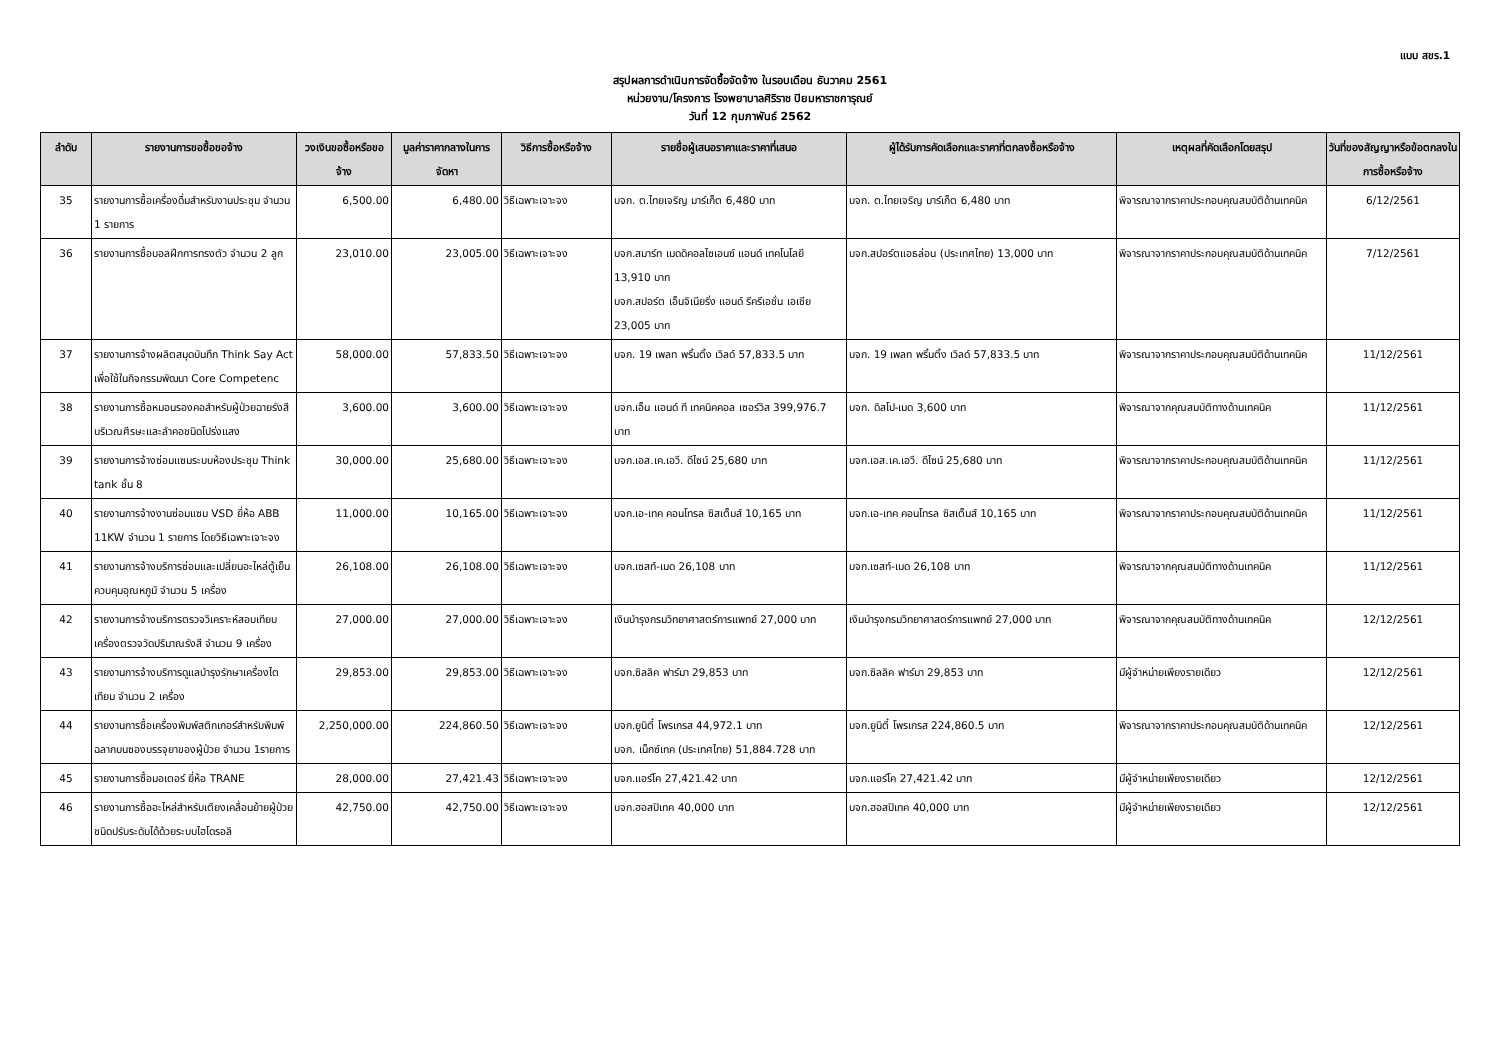แบบ สขร.1
สรุปผลการดำเนินการจัดซื้อจัดจ้าง ในรอบเดือน ธันวาคม 2561
หน่วยงาน/โครงการ โรงพยาบาลศิริราช ปิยมหาราชการุณย์
วันที่ 12 กุมภาพันธ์ 2562
| ลำดับ | รายงานการขอซื้อขอจ้าง | วงเงินขอซื้อหรือขอจ้าง | มูลค่าราคากลางในการจัดหา | วิธีการซื้อหรือจ้าง | รายชื่อผู้เสนอราคาและราคาที่เสนอ | ผู้ได้รับการคัดเลือกและราคาที่ตกลงซื้อหรือจ้าง | เหตุผลที่คัดเลือกโดยสรุป | วันที่ของสัญญาหรือข้อตกลงในการซื้อหรือจ้าง |
| --- | --- | --- | --- | --- | --- | --- | --- | --- |
| 35 | รายงานการซื้อเครื่องดื่มสำหรับงานประชุม จำนวน 1 รายการ | 6,500.00 | 6,480.00 | วิธีเฉพาะเจาะจง | บจก. ต.ไทยเจริญ มาร์เก็ต 6,480 บาท | บจก. ต.ไทยเจริญ มาร์เก็ต 6,480 บาท | พิจารณาจากราคาประกอบคุณสมบัติด้านเทคนิค | 6/12/2561 |
| 36 | รายงานการซื้อบอลฝึกการทรงตัว จำนวน 2 ลูก | 23,010.00 | 23,005.00 | วิธีเฉพาะเจาะจง | บจก.สมาร์ท เมดดิคอลไซเอนซ์ แอนด์ เทคโนโลยี 13,910 บาท บจก.สปอร์ต เอ็นจิเนียริ่ง แอนด์ รีครีเอชั่น เอเชีย 23,005 บาท | บจก.สปอร์ตแอธล่อน (ประเทศไทย) 13,000 บาท | พิจารณาจากราคาประกอบคุณสมบัติด้านเทคนิค | 7/12/2561 |
| 37 | รายงานการจ้างผลิตสมุดบันทึก Think Say Act เพื่อใช้ในกิจกรรมพัฒนา Core Competenc | 58,000.00 | 57,833.50 | วิธีเฉพาะเจาะจง | บจก. 19 เพลท พริ้นติ้ง เวิลด์ 57,833.5 บาท | บจก. 19 เพลท พริ้นติ้ง เวิลด์ 57,833.5 บาท | พิจารณาจากราคาประกอบคุณสมบัติด้านเทคนิค | 11/12/2561 |
| 38 | รายงานการซื้อหมอนรองคอสำหรับผู้ป่วยฉายรังสีบริเวณศีรษะและลำคอชนิดโปร่งแสง | 3,600.00 | 3,600.00 | วิธีเฉพาะเจาะจง | บจก.เอ็น แอนด์ ที เทคนิคคอล เซอร์วิส 399,976.7 บาท | บจก. ดิสโป-เมด 3,600 บาท | พิจารณาจากคุณสมบัติทางด้านเทคนิค | 11/12/2561 |
| 39 | รายงานการจ้างซ่อมแซมระบบห้องประชุม Think tank ชั้น 8 | 30,000.00 | 25,680.00 | วิธีเฉพาะเจาะจง | บจก.เอส.เค.เอวี. ดีไซน์ 25,680 บาท | บจก.เอส.เค.เอวี. ดีไซน์ 25,680 บาท | พิจารณาจากราคาประกอบคุณสมบัติด้านเทคนิค | 11/12/2561 |
| 40 | รายงานการจ้างงานซ่อมแซม VSD ยี่ห้อ ABB 11KW จำนวน 1 รายการ โดยวิธีเฉพาะเจาะจง | 11,000.00 | 10,165.00 | วิธีเฉพาะเจาะจง | บจก.เอ-เทค คอนโทรล ซิสเต็มส์ 10,165 บาท | บจก.เอ-เทค คอนโทรล ซิสเต็มส์ 10,165 บาท | พิจารณาจากราคาประกอบคุณสมบัติด้านเทคนิค | 11/12/2561 |
| 41 | รายงานการจ้างบริการซ่อมและเปลี่ยนอะไหล่ตู้เย็นควบคุมอุณหภูมิ จำนวน 5 เครื่อง | 26,108.00 | 26,108.00 | วิธีเฉพาะเจาะจง | บจก.เซสท์-เมด 26,108 บาท | บจก.เซสท์-เมด 26,108 บาท | พิจารณาจากคุณสมบัติทางด้านเทคนิค | 11/12/2561 |
| 42 | รายงานการจ้างบริการตรวจวิเคราะห์สอบเทียบเครื่องตรวจวัดปริมาณรังสี จำนวน 9 เครื่อง | 27,000.00 | 27,000.00 | วิธีเฉพาะเจาะจง | เงินบำรุงกรมวิทยาศาสตร์การแพทย์ 27,000 บาท | เงินบำรุงกรมวิทยาศาสตร์การแพทย์ 27,000 บาท | พิจารณาจากคุณสมบัติทางด้านเทคนิค | 12/12/2561 |
| 43 | รายงานการจ้างบริการดูแลบำรุงรักษาเครื่องไตเทียม จำนวน 2 เครื่อง | 29,853.00 | 29,853.00 | วิธีเฉพาะเจาะจง | บจก.ซิลลิค ฟาร์มา 29,853 บาท | บจก.ซิลลิค ฟาร์มา 29,853 บาท | มีผู้จำหน่ายเพียงรายเดียว | 12/12/2561 |
| 44 | รายงานการซื้อเครื่องพิมพ์สติกเกอร์สำหรับพิมพ์ฉลากบนซองบรรจุยาของผู้ป่วย จำนวน 1รายการ | 2,250,000.00 | 224,860.50 | วิธีเฉพาะเจาะจง | บจก.ยูนิตี้ โพรเกรส 44,972.1 บาท บจก. เน็กซ์เทค (ประเทศไทย) 51,884.728 บาท | บจก.ยูนิตี้ โพรเกรส 224,860.5 บาท | พิจารณาจากราคาประกอบคุณสมบัติด้านเทคนิค | 12/12/2561 |
| 45 | รายงานการซื้อมอเตอร์ ยี่ห้อ TRANE | 28,000.00 | 27,421.43 | วิธีเฉพาะเจาะจง | บจก.แอร์โค 27,421.42 บาท | บจก.แอร์โค 27,421.42 บาท | มีผู้จำหน่ายเพียงรายเดียว | 12/12/2561 |
| 46 | รายงานการซื้ออะไหล่สำหรับเตียงเคลื่อนย้ายผู้ป่วยชนิดปรับระดับได้ด้วยระบบไฮโดรอลิ | 42,750.00 | 42,750.00 | วิธีเฉพาะเจาะจง | บจก.ฮอสปิเทค 40,000 บาท | บจก.ฮอสปิเทค 40,000 บาท | มีผู้จำหน่ายเพียงรายเดียว | 12/12/2561 |